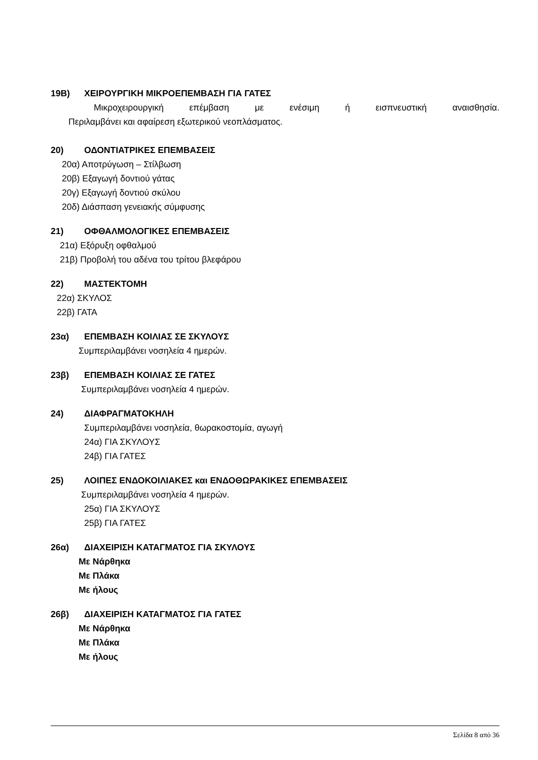19Β) ΧΕΙΡΟΥΡΓΙΚΗ ΜΙΚΡΟΕΠΕΜΒΑΣΗ ΓΙΑ ΓΑΤΕΣ
Μικροχειρουργική επέμβαση με ενέσιμη ή εισπνευστική αναισθησία.
Περιλαμβάνει και αφαίρεση εξωτερικού νεοπλάσματος.
20) ΟΔΟΝΤΙΑΤΡΙΚΕΣ ΕΠΕΜΒΑΣΕΙΣ
20α) Αποτρύγωση – Στίλβωση
20β) Εξαγωγή δοντιού γάτας
20γ) Εξαγωγή δοντιού σκύλου
20δ) Διάσπαση γενειακής σύμφυσης
21) ΟΦΘΑΛΜΟΛΟΓΙΚΕΣ ΕΠΕΜΒΑΣΕΙΣ
21α) Εξόρυξη οφθαλμού
21β) Προβολή του αδένα του τρίτου βλεφάρου
22) ΜΑΣΤΕΚΤΟΜΗ
22α) ΣΚΥΛΟΣ
22β) ΓΑΤΑ
23α) ΕΠΕΜΒΑΣΗ ΚΟΙΛΙΑΣ ΣΕ ΣΚΥΛΟΥΣ
Συμπεριλαμβάνει νοσηλεία 4 ημερών.
23β) ΕΠΕΜΒΑΣΗ ΚΟΙΛΙΑΣ ΣΕ ΓΑΤΕΣ
Συμπεριλαμβάνει νοσηλεία 4 ημερών.
24) ΔΙΑΦΡΑΓΜΑΤΟΚΗΛΗ
Συμπεριλαμβάνει νοσηλεία, θωρακοστομία, αγωγή
24α) ΓΙΑ ΣΚΥΛΟΥΣ
24β) ΓΙΑ ΓΑΤΕΣ
25) ΛΟΙΠΕΣ ΕΝΔΟΚΟΙΛΙΑΚΕΣ και ΕΝΔΟΘΩΡΑΚΙΚΕΣ ΕΠΕΜΒΑΣΕΙΣ
Συμπεριλαμβάνει νοσηλεία 4 ημερών.
25α) ΓΙΑ ΣΚΥΛΟΥΣ
25β) ΓΙΑ ΓΑΤΕΣ
26α) ΔΙΑΧΕΙΡΙΣΗ ΚΑΤΑΓΜΑΤΟΣ ΓΙΑ ΣΚΥΛΟΥΣ
Με Νάρθηκα
Με Πλάκα
Με ήλους
26β) ΔΙΑΧΕΙΡΙΣΗ ΚΑΤΑΓΜΑΤΟΣ ΓΙΑ ΓΑΤΕΣ
Με Νάρθηκα
Με Πλάκα
Με ήλους
Σελίδα 8 από 36